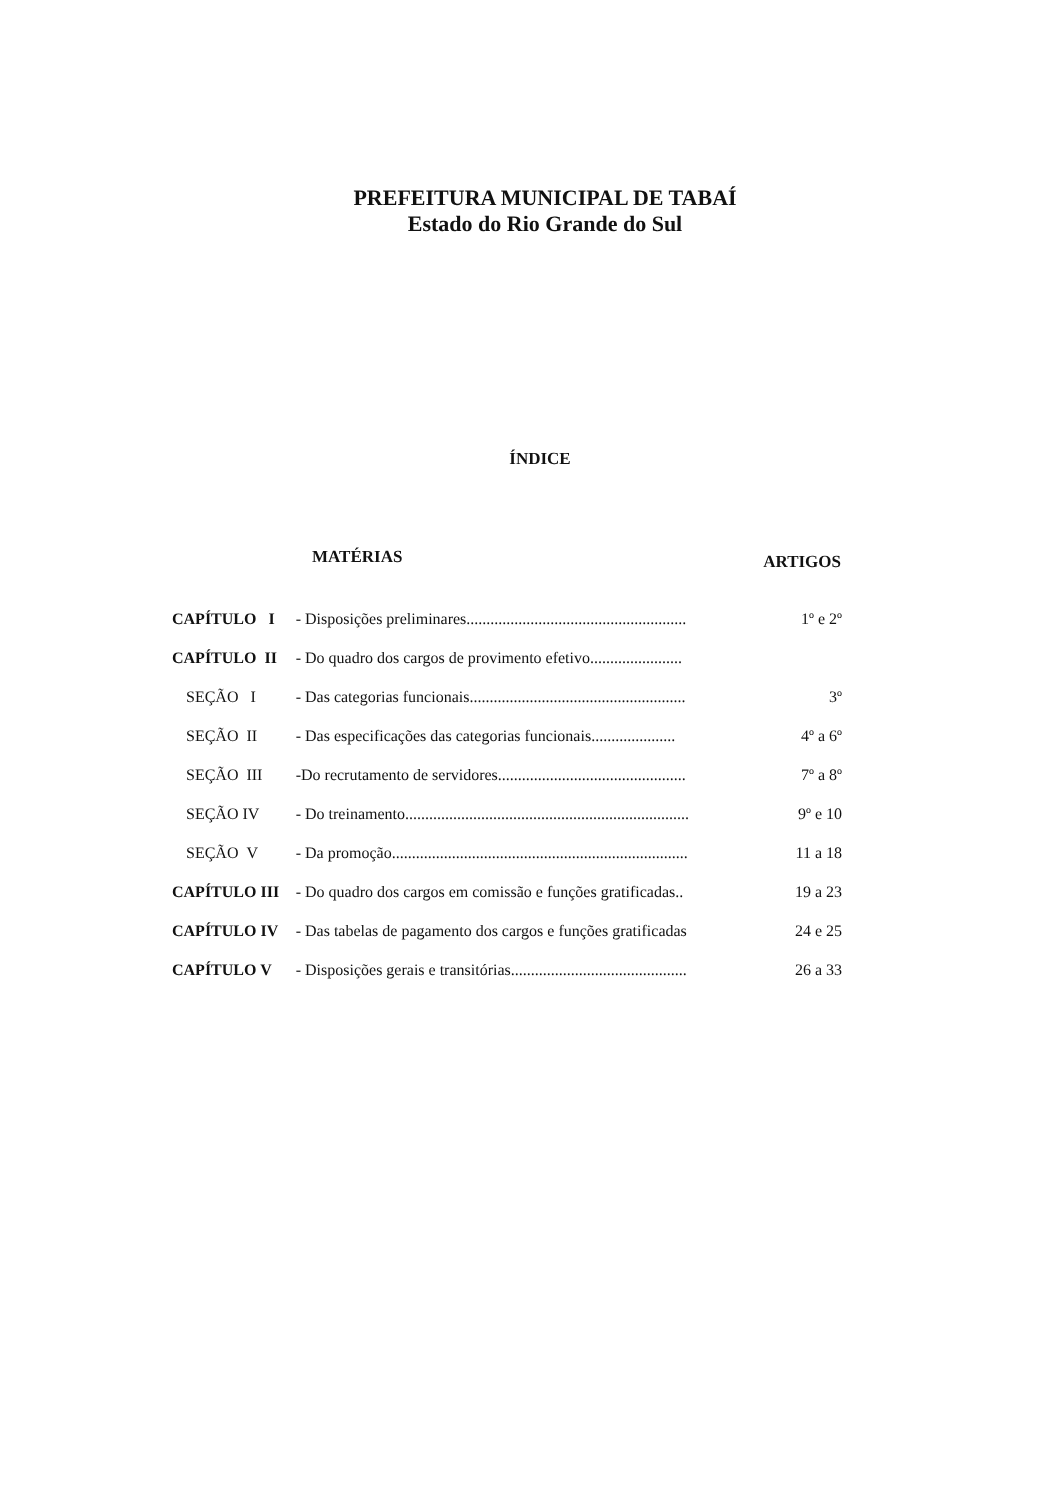PREFEITURA MUNICIPAL DE TABAÍ
Estado do Rio Grande do Sul
ÍNDICE
| MATÉRIAS | | ARTIGOS |
| --- | --- | --- |
| CAPÍTULO I | - Disposições preliminares....................................................... | 1º e 2º |
| CAPÍTULO II | - Do quadro dos cargos de provimento efetivo....................... | |
| SEÇÃO I | - Das categorias funcionais...................................................... | 3º |
| SEÇÃO II | - Das especificações das categorias funcionais..................... | 4º a 6º |
| SEÇÃO III | -Do recrutamento de servidores............................................... | 7º a 8º |
| SEÇÃO IV | - Do treinamento....................................................................... | 9º e 10 |
| SEÇÃO V | - Da promoção.......................................................................... | 11 a 18 |
| CAPÍTULO III | - Do quadro dos cargos em comissão e funções gratificadas.. | 19 a 23 |
| CAPÍTULO IV | - Das tabelas de pagamento dos cargos e funções gratificadas | 24 e 25 |
| CAPÍTULO V | - Disposições gerais e transitórias............................................ | 26 a 33 |